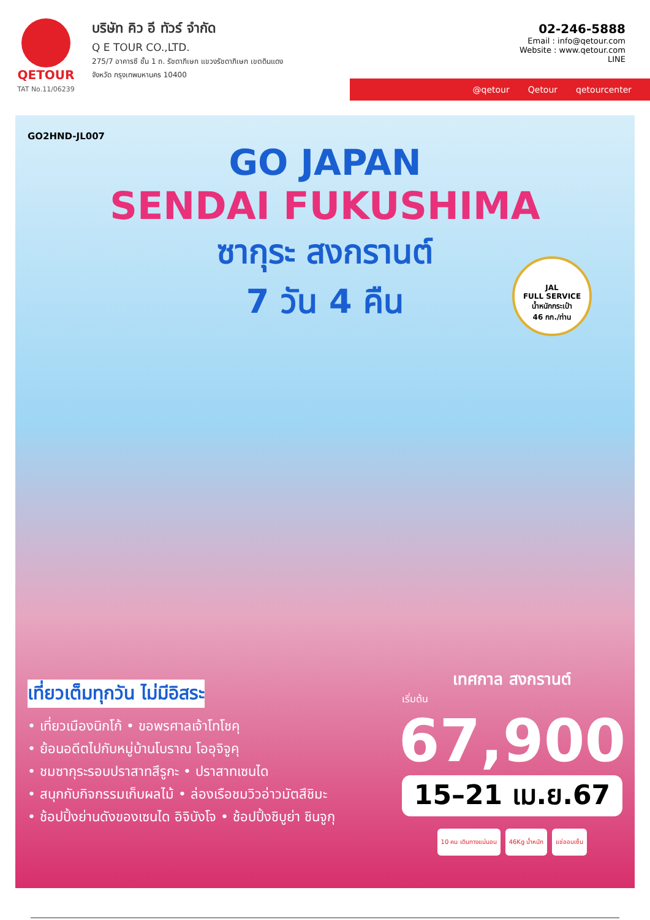QETOUR
TAT No.11/06239
บริษัท คิว อี ทัวร์ จำกัด
Q E TOUR CO.,LTD.
275/7 อาคารซี ชั้น 1 ถ. รัชดาภิเษก แขวงรัชดาภิเษก เขตดินแดง
จังหวัด กรุงเทพมหานคร 10400
02-246-5888
Email : info@qetour.com
Website : www.qetour.com
LINE
@qetour Qetour qetourcenter
GO2HND-JL007
GO JAPAN
SENDAI FUKUSHIMA
ซากุระ สงกรานต์
7 วัน 4 คืน
JAL
FULL SERVICE
น้ำหนักกระเป๋า
46 กก./ท่าน
เที่ยวเต็มทุกวัน ไม่มีอิสระ
• เที่ยวเมืองนิกโก้ • ขอพรศาลเจ้าโทโชคุ
• ย้อนอดีตไปกับหมู่บ้านโบราณ โออุจิจูคุ
• ชมซากุระรอบปราสาทสึรูกะ • ปราสาทเซนได
• สนุกกับกิจกรรมเก็บผลไม้ • ล่องเรือชมวิวอ่าวมัตสึชิมะ
• ช้อปปิ้งย่านดังของเซนได อิจิบังโจ • ช้อปปิ้งชิบูย่า ชินจูกุ
เทศกาล สงกรานต์
เริ่มต้น
67,900
15–21 เม.ย.67
10 คน เดินทางแน่นอน 46Kg น้ำหนัก แช่ออนเซ็น